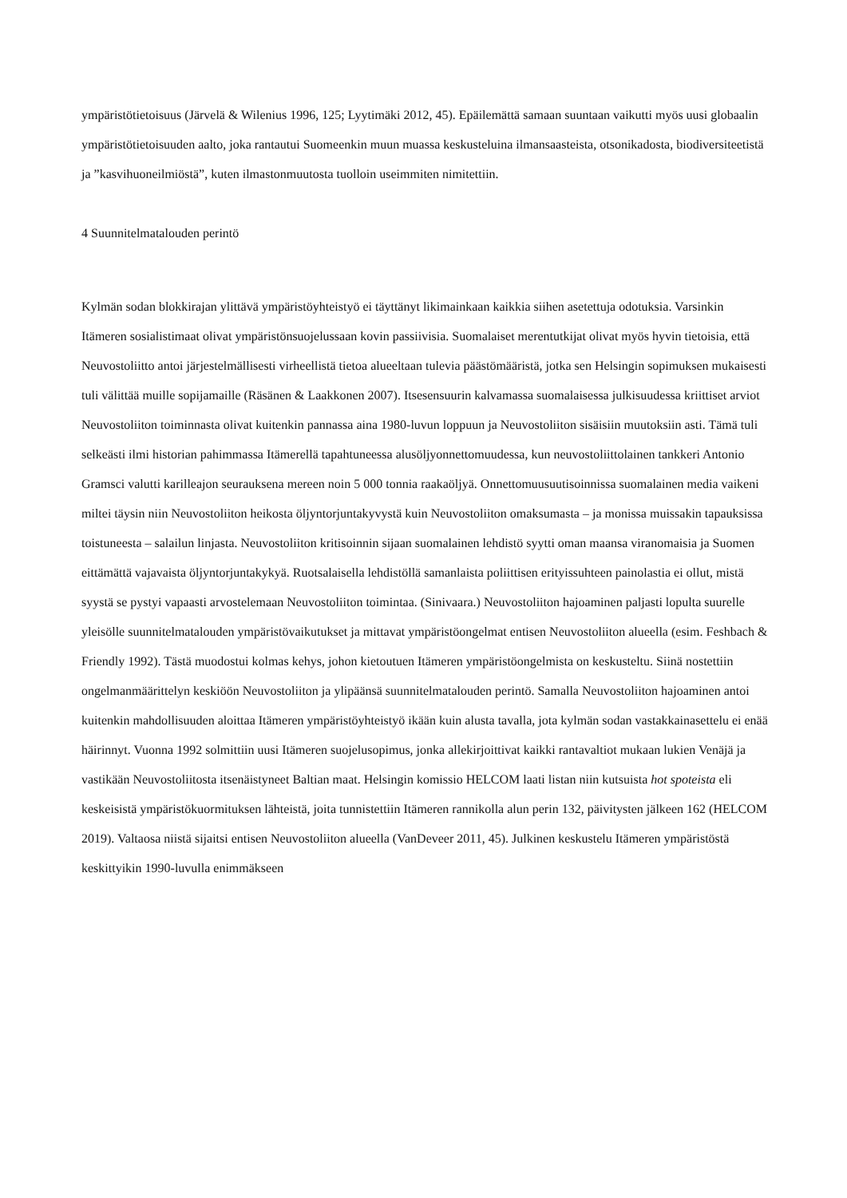ympäristötietoisuus (Järvelä & Wilenius 1996, 125; Lyytimäki 2012, 45). Epäilemättä samaan suuntaan vaikutti myös uusi globaalin ympäristötietoisuuden aalto, joka rantautui Suomeenkin muun muassa keskusteluina ilmansaasteista, otsonikadosta, biodiversiteetistä ja ”kasvihuoneilmiöstä”, kuten ilmastonmuutosta tuolloin useimmiten nimitettiin.
4 Suunnitelmatalouden perintö
Kylmän sodan blokkirajan ylittävä ympäristöyhteistyö ei täyttänyt likimainkaan kaikkia siihen asetettuja odotuksia. Varsinkin Itämeren sosialistimaat olivat ympäristönsuojelussaan kovin passiivisia. Suomalaiset merentutkijat olivat myös hyvin tietoisia, että Neuvostoliitto antoi järjestelmällisesti virheellistä tietoa alueeltaan tulevia päästömääristä, jotka sen Helsingin sopimuksen mukaisesti tuli välittää muille sopijamaille (Räsänen & Laakkonen 2007). Itsesensuurin kalvamassa suomalaisessa julkisuudessa kriittiset arviot Neuvostoliiton toiminnasta olivat kuitenkin pannassa aina 1980-luvun loppuun ja Neuvostoliiton sisäisiin muutoksiin asti. Tämä tuli selkeästi ilmi historian pahimmassa Itämerellä tapahtuneessa alusöljyonnettomuudessa, kun neuvostoliittolainen tankkeri Antonio Gramsci valutti karilleajon seurauksena mereen noin 5 000 tonnia raakaöljyä. Onnettomuusuutisoinnissa suomalainen media vaikeni miltei täysin niin Neuvostoliiton heikosta öljyntorjuntakyvystä kuin Neuvostoliiton omaksumasta – ja monissa muissakin tapauksissa toistuneesta – salailun linjasta. Neuvostoliiton kritisoinnin sijaan suomalainen lehdistö syytti oman maansa viranomaisia ja Suomen eittämättä vajavaista öljyntorjuntakykyä. Ruotsalaisella lehdistöllä samanlaista poliittisen erityissuhteen painolastia ei ollut, mistä syystä se pystyi vapaasti arvostelemaan Neuvostoliiton toimintaa. (Sinivaara.) Neuvostoliiton hajoaminen paljasti lopulta suurelle yleisölle suunnitelmatalouden ympäristövaikutukset ja mittavat ympäristöongelmat entisen Neuvostoliiton alueella (esim. Feshbach & Friendly 1992). Tästä muodostui kolmas kehys, johon kietoutuen Itämeren ympäristöongelmista on keskusteltu. Siinä nostettiin ongelmanmäärittelyn keskiöön Neuvostoliiton ja ylipäänsä suunnitelmatalouden perintö. Samalla Neuvostoliiton hajoaminen antoi kuitenkin mahdollisuuden aloittaa Itämeren ympäristöyhteistyö ikään kuin alusta tavalla, jota kylmän sodan vastakkainasettelu ei enää häirinnyt. Vuonna 1992 solmittiin uusi Itämeren suojelusopimus, jonka allekirjoittivat kaikki rantavaltiot mukaan lukien Venäjä ja vastikään Neuvostoliitosta itsenäistyneet Baltian maat. Helsingin komissio HELCOM laati listan niin kutsuista hot spoteista eli keskeisistä ympäristökuormituksen lähteistä, joita tunnistettiin Itämeren rannikolla alun perin 132, päivitysten jälkeen 162 (HELCOM 2019). Valtaosa niistä sijaitsi entisen Neuvostoliiton alueella (VanDeveer 2011, 45). Julkinen keskustelu Itämeren ympäristöstä keskittyikin 1990-luvulla enimmäkseen